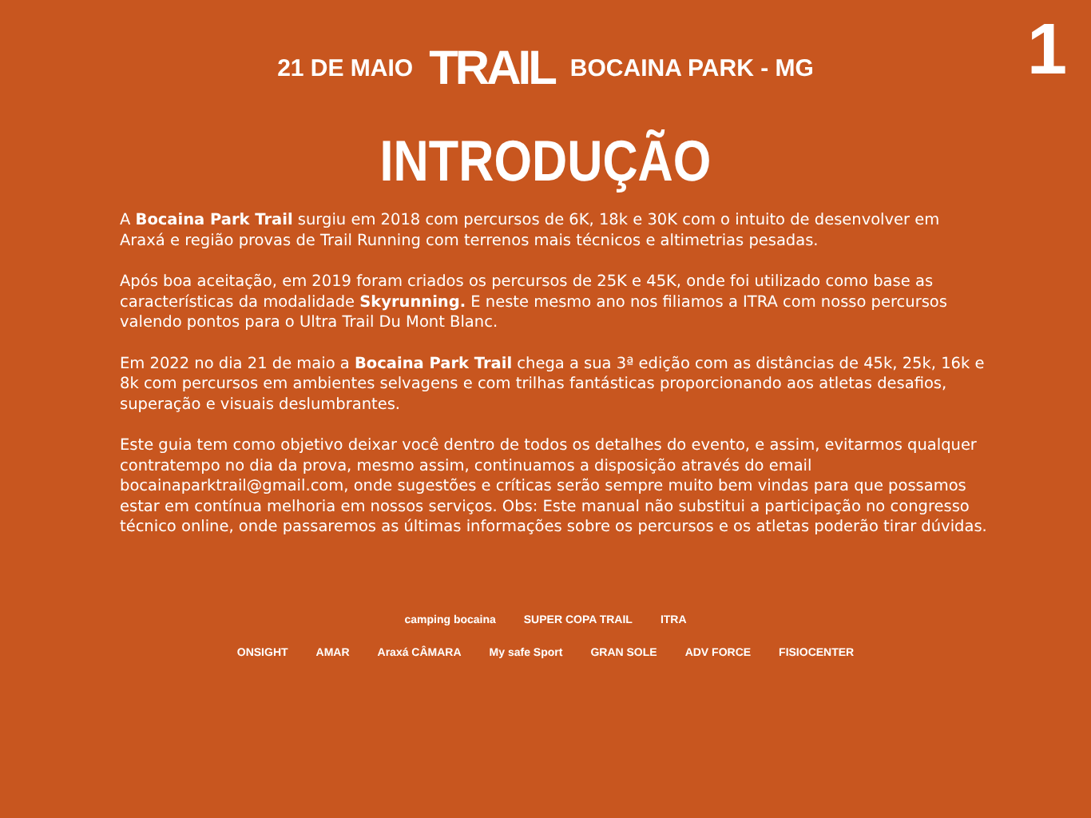1
21 DE MAIO TRAIL BOCAINA PARK - MG
INTRODUÇÃO
A Bocaina Park Trail surgiu em 2018 com percursos de 6K, 18k e 30K com o intuito de desenvolver em Araxá e região provas de Trail Running com terrenos mais técnicos e altimetrias pesadas.
Após boa aceitação, em 2019 foram criados os percursos de 25K e 45K, onde foi utilizado como base as características da modalidade Skyrunning. E neste mesmo ano nos filiamos a ITRA com nosso percursos valendo pontos para o Ultra Trail Du Mont Blanc.
Em 2022 no dia 21 de maio a Bocaina Park Trail chega a sua 3ª edição com as distâncias de 45k, 25k, 16k e 8k com percursos em ambientes selvagens e com trilhas fantásticas proporcionando aos atletas desafios, superação e visuais deslumbrantes.
Este guia tem como objetivo deixar você dentro de todos os detalhes do evento, e assim, evitarmos qualquer contratempo no dia da prova, mesmo assim, continuamos a disposição através do email bocainaparktrail@gmail.com, onde sugestões e críticas serão sempre muito bem vindas para que possamos estar em contínua melhoria em nossos serviços. Obs: Este manual não substitui a participação no congresso técnico online, onde passaremos as últimas informações sobre os percursos e os atletas poderão tirar dúvidas.
camping bocaina SUPER COPA TRAIL ITRA
ONSIGHT AMAR Araxá CÂMARA My safe Sport GRAN SOLE ADV FORCE FISIOCENTER